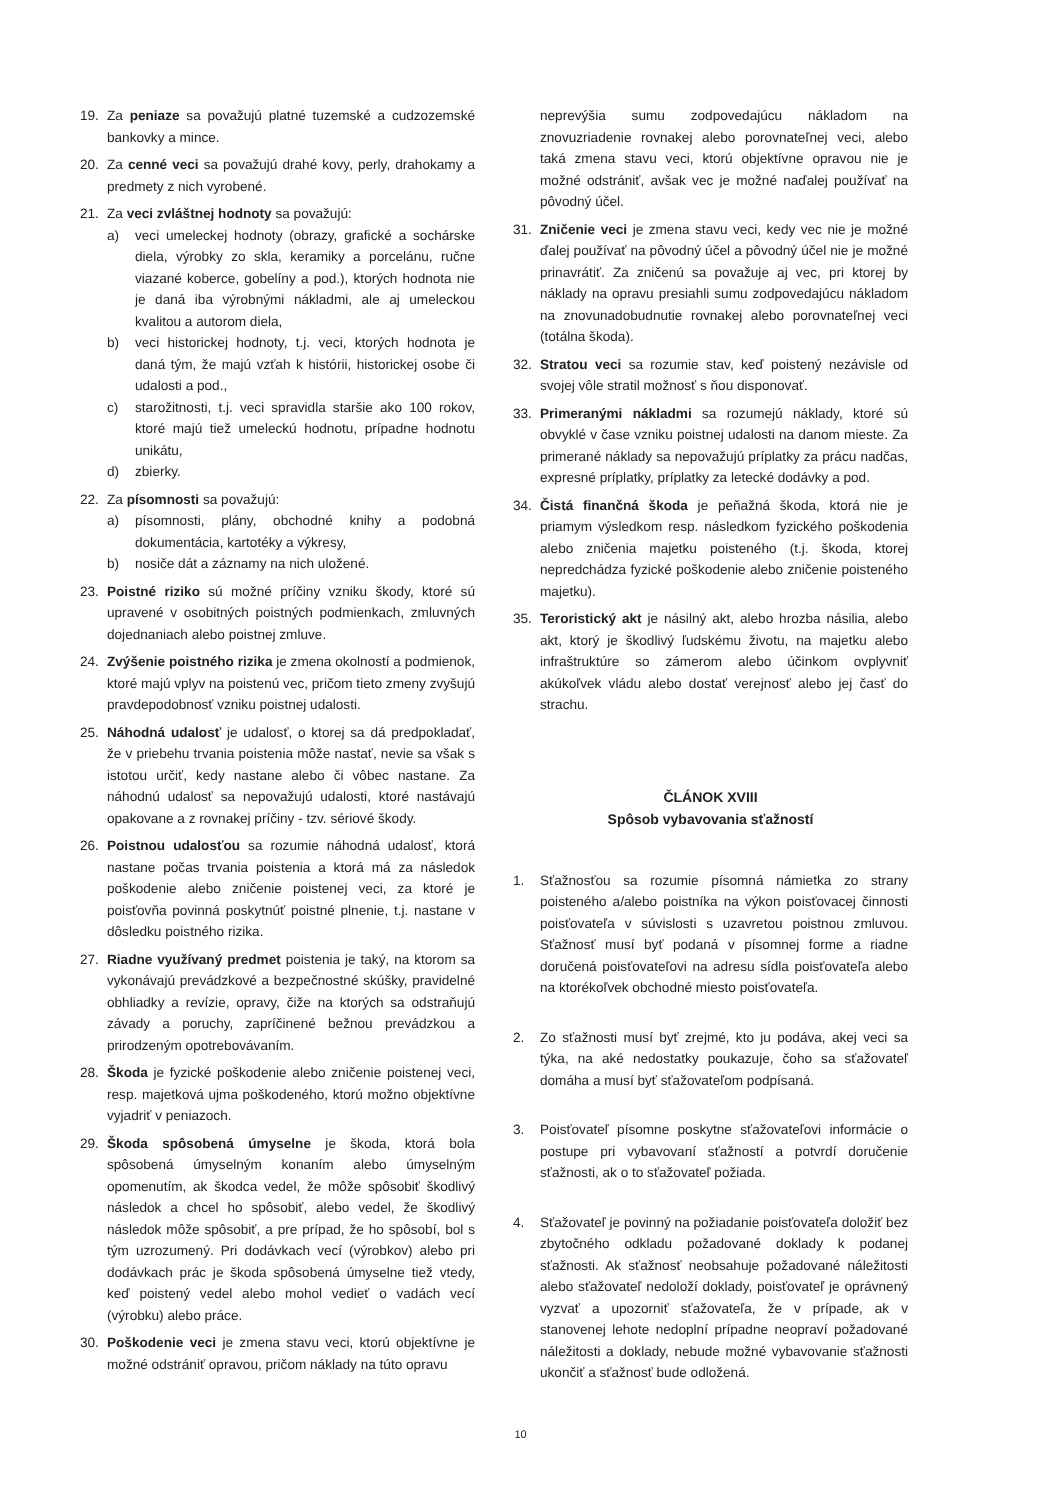19. Za peniaze sa považujú platné tuzemské a cudzozemské bankovky a mince.
20. Za cenné veci sa považujú drahé kovy, perly, drahokamy a predmety z nich vyrobené.
21. Za veci zvláštnej hodnoty sa považujú:
a) veci umeleckej hodnoty (obrazy, grafické a sochárske diela, výrobky zo skla, keramiky a porcelánu, ručne viazané koberce, gobelíny a pod.), ktorých hodnota nie je daná iba výrobnými nákladmi, ale aj umeleckou kvalitou a autorom diela,
b) veci historickej hodnoty, t.j. veci, ktorých hodnota je daná tým, že majú vzťah k histórii, historickej osobe či udalosti a pod.,
c) starožitnosti, t.j. veci spravidla staršie ako 100 rokov, ktoré majú tiež umeleckú hodnotu, prípadne hodnotu unikátu,
d) zbierky.
22. Za písomnosti sa považujú:
a) písomnosti, plány, obchodné knihy a podobná dokumentácia, kartotéky a výkresy,
b) nosiče dát a záznamy na nich uložené.
23. Poistné riziko sú možné príčiny vzniku škody, ktoré sú upravené v osobitných poistných podmienkach, zmluvných dojednaniach alebo poistnej zmluve.
24. Zvýšenie poistného rizika je zmena okolností a podmienok, ktoré majú vplyv na poistenú vec, pričom tieto zmeny zvyšujú pravdepodobnosť vzniku poistnej udalosti.
25. Náhodná udalosť je udalosť, o ktorej sa dá predpokladať, že v priebehu trvania poistenia môže nastať, nevie sa však s istotou určiť, kedy nastane alebo či vôbec nastane. Za náhodnú udalosť sa nepovažujú udalosti, ktoré nastávajú opakovane a z rovnakej príčiny - tzv. sériové škody.
26. Poistnou udalosťou sa rozumie náhodná udalosť, ktorá nastane počas trvania poistenia a ktorá má za následok poškodenie alebo zničenie poistenej veci, za ktoré je poisťovňa povinná poskytnúť poistné plnenie, t.j. nastane v dôsledku poistného rizika.
27. Riadne využívaný predmet poistenia je taký, na ktorom sa vykonávajú prevádzkové a bezpečnostné skúšky, pravidelné obhliadky a revízie, opravy, čiže na ktorých sa odstraňujú závady a poruchy, zapríčinené bežnou prevádzkou a prirodzeným opotrebovávaním.
28. Škoda je fyzické poškodenie alebo zničenie poistenej veci, resp. majetková ujma poškodeného, ktorú možno objektívne vyjadriť v peniazoch.
29. Škoda spôsobená úmyselne je škoda, ktorá bola spôsobená úmyselným konaním alebo úmyselným opomenutím, ak škodca vedel, že môže spôsobiť škodlivý následok a chcel ho spôsobiť, alebo vedel, že škodlivý následok môže spôsobiť, a pre prípad, že ho spôsobí, bol s tým uzrozumený. Pri dodávkach vecí (výrobkov) alebo pri dodávkach prác je škoda spôsobená úmyselne tiež vtedy, keď poistený vedel alebo mohol vedieť o vadách vecí (výrobku) alebo práce.
30. Poškodenie veci je zmena stavu veci, ktorú objektívne je možné odstrániť opravou, pričom náklady na túto opravu
neprevýšia sumu zodpovedajúcu nákladom na znovuzriadenie rovnakej alebo porovnateľnej veci, alebo taká zmena stavu veci, ktorú objektívne opravou nie je možné odstrániť, avšak vec je možné naďalej používať na pôvodný účel.
31. Zničenie veci je zmena stavu veci, kedy vec nie je možné ďalej používať na pôvodný účel a pôvodný účel nie je možné prinavrátiť. Za zničenú sa považuje aj vec, pri ktorej by náklady na opravu presiahli sumu zodpovedajúcu nákladom na znovunadobudnutie rovnakej alebo porovnateľnej veci (totálna škoda).
32. Stratou veci sa rozumie stav, keď poistený nezávisle od svojej vôle stratil možnosť s ňou disponovať.
33. Primeranými nákladmi sa rozumejú náklady, ktoré sú obvyklé v čase vzniku poistnej udalosti na danom mieste. Za primerané náklady sa nepovažujú príplatky za prácu nadčas, expresné príplatky, príplatky za letecké dodávky a pod.
34. Čistá finančná škoda je peňažná škoda, ktorá nie je priamym výsledkom resp. následkom fyzického poškodenia alebo zničenia majetku poisteného (t.j. škoda, ktorej nepredchádza fyzické poškodenie alebo zničenie poisteného majetku).
35. Teroristický akt je násilný akt, alebo hrozba násilia, alebo akt, ktorý je škodlivý ľudskému životu, na majetku alebo infraštruktúre so zámerom alebo účinkom ovplyvniť akúkoľvek vládu alebo dostať verejnosť alebo jej časť do strachu.
ČLÁNOK XVIII
Spôsob vybavovania sťažností
1. Sťažnosťou sa rozumie písomná námietka zo strany poisteného a/alebo poistníka na výkon poisťovacej činnosti poisťovateľa v súvislosti s uzavretou poistnou zmluvou. Sťažnosť musí byť podaná v písomnej forme a riadne doručená poisťovateľovi na adresu sídla poisťovateľa alebo na ktorékoľvek obchodné miesto poisťovateľa.
2. Zo sťažnosti musí byť zrejmé, kto ju podáva, akej veci sa týka, na aké nedostatky poukazuje, čoho sa sťažovateľ domáha a musí byť sťažovateľom podpísaná.
3. Poisťovateľ písomne poskytne sťažovateľovi informácie o postupe pri vybavovaní sťažností a potvrdí doručenie sťažnosti, ak o to sťažovateľ požiada.
4. Sťažovateľ je povinný na požiadanie poisťovateľa doložiť bez zbytočného odkladu požadované doklady k podanej sťažnosti. Ak sťažnosť neobsahuje požadované náležitosti alebo sťažovateľ nedoloží doklady, poisťovateľ je oprávnený vyzvať a upozorniť sťažovateľa, že v prípade, ak v stanovenej lehote nedoplní prípadne neopraví požadované náležitosti a doklady, nebude možné vybavovanie sťažnosti ukončiť a sťažnosť bude odložená.
10